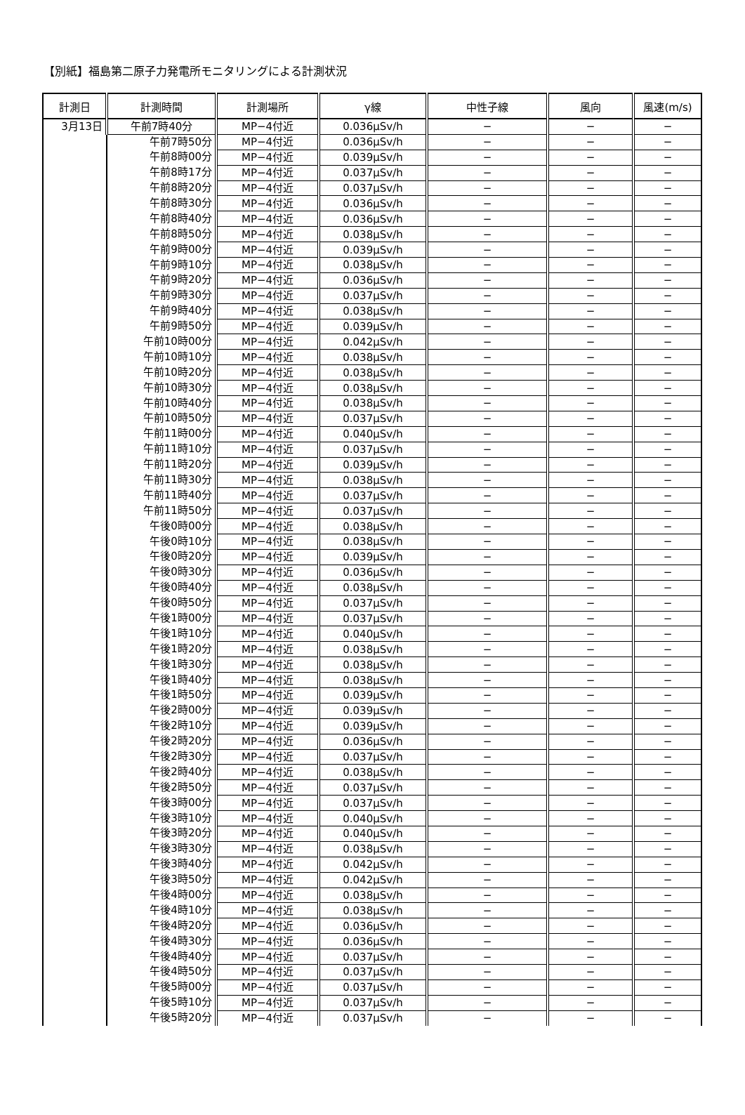【別紙】福島第二原子力発電所モニタリングによる計測状況
| 計測日 | 計測時間 | 計測場所 | γ線 | 中性子線 | 風向 | 風速(m/s) |
| --- | --- | --- | --- | --- | --- | --- |
| 3月13日 | 午前7時40分 | MP−4付近 | 0.036μSv/h | − | − | − |
| | 午前7時50分 | MP−4付近 | 0.036μSv/h | − | − | − |
| | 午前8時00分 | MP−4付近 | 0.039μSv/h | − | − | − |
| | 午前8時17分 | MP−4付近 | 0.037μSv/h | − | − | − |
| | 午前8時20分 | MP−4付近 | 0.037μSv/h | − | − | − |
| | 午前8時30分 | MP−4付近 | 0.036μSv/h | − | − | − |
| | 午前8時40分 | MP−4付近 | 0.036μSv/h | − | − | − |
| | 午前8時50分 | MP−4付近 | 0.038μSv/h | − | − | − |
| | 午前9時00分 | MP−4付近 | 0.039μSv/h | − | − | − |
| | 午前9時10分 | MP−4付近 | 0.038μSv/h | − | − | − |
| | 午前9時20分 | MP−4付近 | 0.036μSv/h | − | − | − |
| | 午前9時30分 | MP−4付近 | 0.037μSv/h | − | − | − |
| | 午前9時40分 | MP−4付近 | 0.038μSv/h | − | − | − |
| | 午前9時50分 | MP−4付近 | 0.039μSv/h | − | − | − |
| | 午前10時00分 | MP−4付近 | 0.042μSv/h | − | − | − |
| | 午前10時10分 | MP−4付近 | 0.038μSv/h | − | − | − |
| | 午前10時20分 | MP−4付近 | 0.038μSv/h | − | − | − |
| | 午前10時30分 | MP−4付近 | 0.038μSv/h | − | − | − |
| | 午前10時40分 | MP−4付近 | 0.038μSv/h | − | − | − |
| | 午前10時50分 | MP−4付近 | 0.037μSv/h | − | − | − |
| | 午前11時00分 | MP−4付近 | 0.040μSv/h | − | − | − |
| | 午前11時10分 | MP−4付近 | 0.037μSv/h | − | − | − |
| | 午前11時20分 | MP−4付近 | 0.039μSv/h | − | − | − |
| | 午前11時30分 | MP−4付近 | 0.038μSv/h | − | − | − |
| | 午前11時40分 | MP−4付近 | 0.037μSv/h | − | − | − |
| | 午前11時50分 | MP−4付近 | 0.037μSv/h | − | − | − |
| | 午後0時00分 | MP−4付近 | 0.038μSv/h | − | − | − |
| | 午後0時10分 | MP−4付近 | 0.038μSv/h | − | − | − |
| | 午後0時20分 | MP−4付近 | 0.039μSv/h | − | − | − |
| | 午後0時30分 | MP−4付近 | 0.036μSv/h | − | − | − |
| | 午後0時40分 | MP−4付近 | 0.038μSv/h | − | − | − |
| | 午後0時50分 | MP−4付近 | 0.037μSv/h | − | − | − |
| | 午後1時00分 | MP−4付近 | 0.037μSv/h | − | − | − |
| | 午後1時10分 | MP−4付近 | 0.040μSv/h | − | − | − |
| | 午後1時20分 | MP−4付近 | 0.038μSv/h | − | − | − |
| | 午後1時30分 | MP−4付近 | 0.038μSv/h | − | − | − |
| | 午後1時40分 | MP−4付近 | 0.038μSv/h | − | − | − |
| | 午後1時50分 | MP−4付近 | 0.039μSv/h | − | − | − |
| | 午後2時00分 | MP−4付近 | 0.039μSv/h | − | − | − |
| | 午後2時10分 | MP−4付近 | 0.039μSv/h | − | − | − |
| | 午後2時20分 | MP−4付近 | 0.036μSv/h | − | − | − |
| | 午後2時30分 | MP−4付近 | 0.037μSv/h | − | − | − |
| | 午後2時40分 | MP−4付近 | 0.038μSv/h | − | − | − |
| | 午後2時50分 | MP−4付近 | 0.037μSv/h | − | − | − |
| | 午後3時00分 | MP−4付近 | 0.037μSv/h | − | − | − |
| | 午後3時10分 | MP−4付近 | 0.040μSv/h | − | − | − |
| | 午後3時20分 | MP−4付近 | 0.040μSv/h | − | − | − |
| | 午後3時30分 | MP−4付近 | 0.038μSv/h | − | − | − |
| | 午後3時40分 | MP−4付近 | 0.042μSv/h | − | − | − |
| | 午後3時50分 | MP−4付近 | 0.042μSv/h | − | − | − |
| | 午後4時00分 | MP−4付近 | 0.038μSv/h | − | − | − |
| | 午後4時10分 | MP−4付近 | 0.038μSv/h | − | − | − |
| | 午後4時20分 | MP−4付近 | 0.036μSv/h | − | − | − |
| | 午後4時30分 | MP−4付近 | 0.036μSv/h | − | − | − |
| | 午後4時40分 | MP−4付近 | 0.037μSv/h | − | − | − |
| | 午後4時50分 | MP−4付近 | 0.037μSv/h | − | − | − |
| | 午後5時00分 | MP−4付近 | 0.037μSv/h | − | − | − |
| | 午後5時10分 | MP−4付近 | 0.037μSv/h | − | − | − |
| | 午後5時20分 | MP−4付近 | 0.037μSv/h | − | − | − |